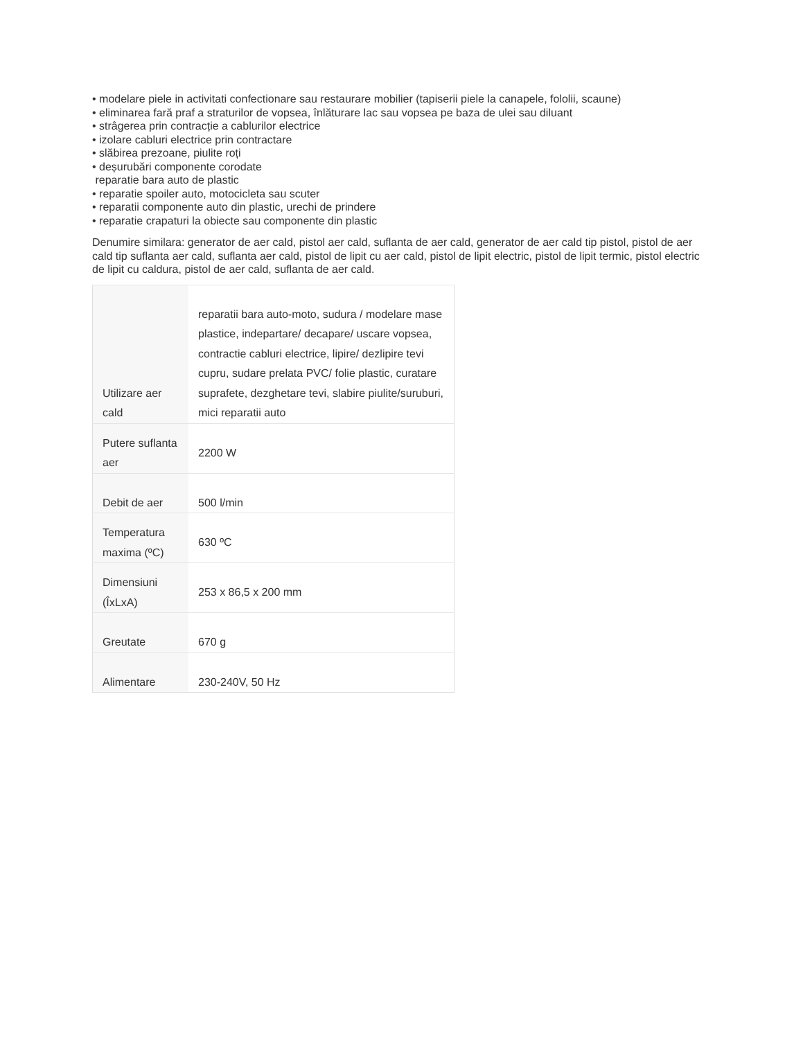• modelare piele in activitati confectionare sau restaurare mobilier (tapiserii piele la canapele, fololii, scaune)
• eliminarea fară praf a straturilor de vopsea, înlăturare lac sau vopsea pe baza de ulei sau diluant
• strâgerea prin contracție a cablurilor electrice
• izolare cabluri electrice prin contractare
• slăbirea prezoane, piulite roți
• deșurubări componente corodate
reparatie bara auto de plastic
• reparatie spoiler auto, motocicleta sau scuter
• reparatii componente auto din plastic, urechi de prindere
• reparatie crapaturi la obiecte sau componente din plastic
Denumire similara: generator de aer cald, pistol aer cald, suflanta de aer cald, generator de aer cald tip pistol, pistol de aer cald tip suflanta aer cald, suflanta aer cald, pistol de lipit cu aer cald, pistol de lipit electric, pistol de lipit termic, pistol electric de lipit cu caldura, pistol de aer cald, suflanta de aer cald.
| Utilizare aer cald | reparatii bara auto-moto, sudura / modelare mase plastice, indepartare/ decapare/ uscare vopsea, contractie cabluri electrice, lipire/ dezlipire tevi cupru, sudare prelata PVC/ folie plastic, curatare suprafete, dezghetare tevi, slabire piulite/suruburi, mici reparatii auto |
| Putere suflanta aer | 2200 W |
| Debit de aer | 500 l/min |
| Temperatura maxima (ºC) | 630 ºC |
| Dimensiuni (ÎxLxA) | 253 x 86,5 x 200 mm |
| Greutate | 670 g |
| Alimentare | 230-240V, 50 Hz |